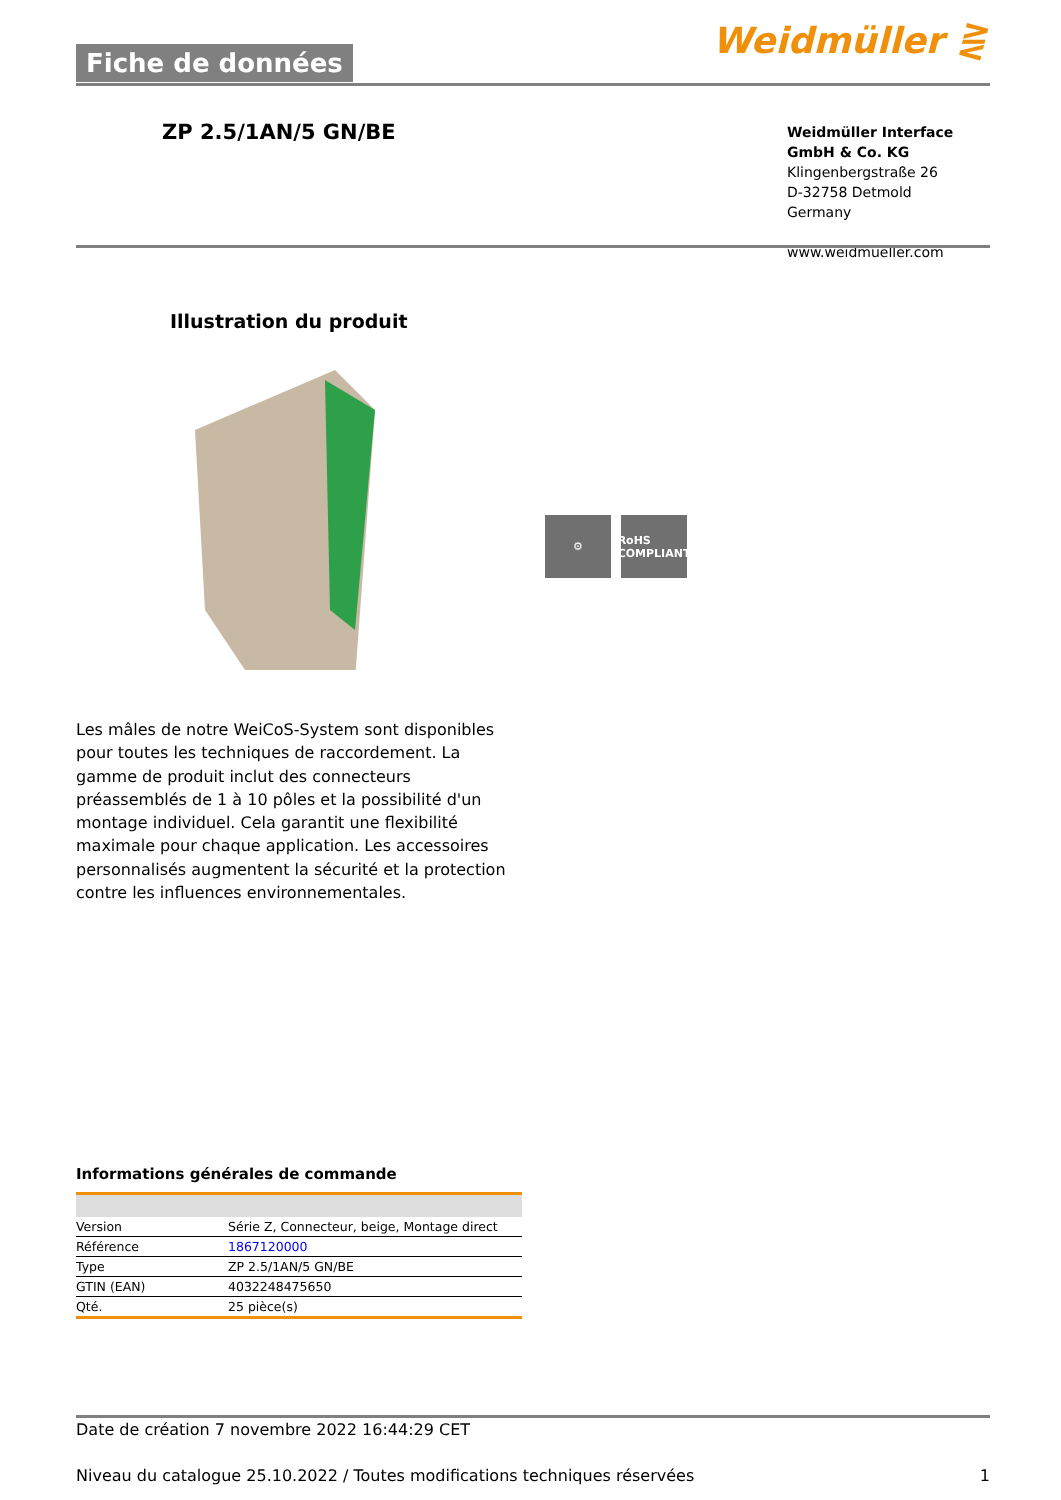Fiche de données Weidmüller ⋛
ZP 2.5/1AN/5 GN/BE
Weidmüller Interface GmbH & Co. KG
Klingenbergstraße 26
D-32758 Detmold
Germany
www.weidmueller.com
Illustration du produit
⚙ RoHS
COMPLIANT
Les mâles de notre WeiCoS-System sont disponibles pour toutes les techniques de raccordement. La gamme de produit inclut des connecteurs préassemblés de 1 à 10 pôles et la possibilité d'un montage individuel. Cela garantit une flexibilité maximale pour chaque application. Les accessoires personnalisés augmentent la sécurité et la protection contre les influences environnementales.
Informations générales de commande
| Version | Série Z, Connecteur, beige, Montage direct |
| Référence | 1867120000 |
| Type | ZP 2.5/1AN/5 GN/BE |
| GTIN (EAN) | 4032248475650 |
| Qté. | 25 pièce(s) |
Date de création 7 novembre 2022 16:44:29 CET
Niveau du catalogue 25.10.2022 / Toutes modifications techniques réservées 1